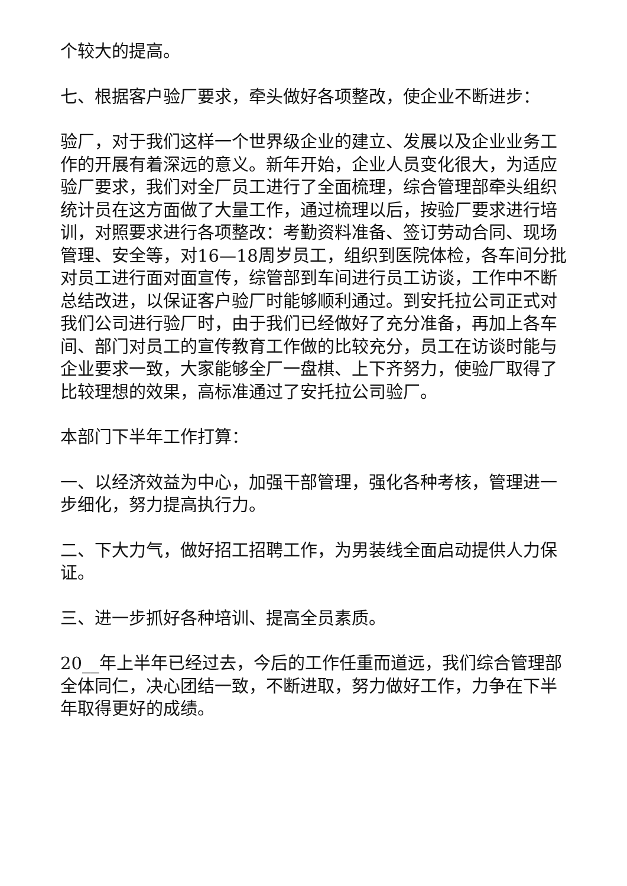个较大的提高。
七、根据客户验厂要求，牵头做好各项整改，使企业不断进步：
验厂，对于我们这样一个世界级企业的建立、发展以及企业业务工作的开展有着深远的意义。新年开始，企业人员变化很大，为适应验厂要求，我们对全厂员工进行了全面梳理，综合管理部牵头组织统计员在这方面做了大量工作，通过梳理以后，按验厂要求进行培训，对照要求进行各项整改：考勤资料准备、签订劳动合同、现场管理、安全等，对16—18周岁员工，组织到医院体检，各车间分批对员工进行面对面宣传，综管部到车间进行员工访谈，工作中不断总结改进，以保证客户验厂时能够顺利通过。到安托拉公司正式对我们公司进行验厂时，由于我们已经做好了充分准备，再加上各车间、部门对员工的宣传教育工作做的比较充分，员工在访谈时能与企业要求一致，大家能够全厂一盘棋、上下齐努力，使验厂取得了比较理想的效果，高标准通过了安托拉公司验厂。
本部门下半年工作打算：
一、以经济效益为中心，加强干部管理，强化各种考核，管理进一步细化，努力提高执行力。
二、下大力气，做好招工招聘工作，为男装线全面启动提供人力保证。
三、进一步抓好各种培训、提高全员素质。
20__年上半年已经过去，今后的工作任重而道远，我们综合管理部全体同仁，决心团结一致，不断进取，努力做好工作，力争在下半年取得更好的成绩。